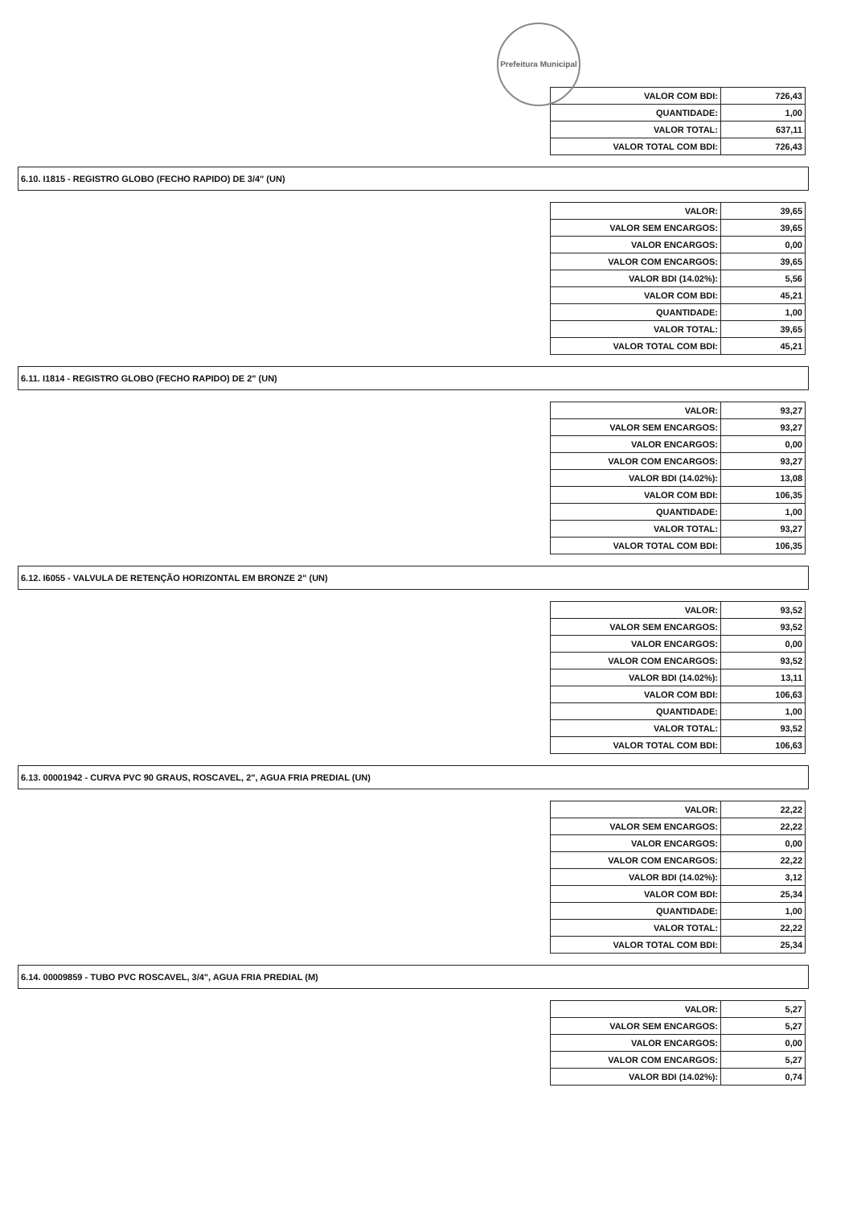Prefeitura Municipal
| VALOR COM BDI: | 726,43 |
| QUANTIDADE: | 1,00 |
| VALOR TOTAL: | 637,11 |
| VALOR TOTAL COM BDI: | 726,43 |
6.10. I1815 - REGISTRO GLOBO (FECHO RAPIDO) DE 3/4" (UN)
| VALOR: | 39,65 |
| VALOR SEM ENCARGOS: | 39,65 |
| VALOR ENCARGOS: | 0,00 |
| VALOR COM ENCARGOS: | 39,65 |
| VALOR BDI (14.02%): | 5,56 |
| VALOR COM BDI: | 45,21 |
| QUANTIDADE: | 1,00 |
| VALOR TOTAL: | 39,65 |
| VALOR TOTAL COM BDI: | 45,21 |
6.11. I1814 - REGISTRO GLOBO (FECHO RAPIDO) DE 2" (UN)
| VALOR: | 93,27 |
| VALOR SEM ENCARGOS: | 93,27 |
| VALOR ENCARGOS: | 0,00 |
| VALOR COM ENCARGOS: | 93,27 |
| VALOR BDI (14.02%): | 13,08 |
| VALOR COM BDI: | 106,35 |
| QUANTIDADE: | 1,00 |
| VALOR TOTAL: | 93,27 |
| VALOR TOTAL COM BDI: | 106,35 |
6.12. I6055 - VALVULA DE RETENÇÃO HORIZONTAL EM BRONZE 2" (UN)
| VALOR: | 93,52 |
| VALOR SEM ENCARGOS: | 93,52 |
| VALOR ENCARGOS: | 0,00 |
| VALOR COM ENCARGOS: | 93,52 |
| VALOR BDI (14.02%): | 13,11 |
| VALOR COM BDI: | 106,63 |
| QUANTIDADE: | 1,00 |
| VALOR TOTAL: | 93,52 |
| VALOR TOTAL COM BDI: | 106,63 |
6.13. 00001942 - CURVA PVC 90 GRAUS, ROSCAVEL, 2", AGUA FRIA PREDIAL (UN)
| VALOR: | 22,22 |
| VALOR SEM ENCARGOS: | 22,22 |
| VALOR ENCARGOS: | 0,00 |
| VALOR COM ENCARGOS: | 22,22 |
| VALOR BDI (14.02%): | 3,12 |
| VALOR COM BDI: | 25,34 |
| QUANTIDADE: | 1,00 |
| VALOR TOTAL: | 22,22 |
| VALOR TOTAL COM BDI: | 25,34 |
6.14. 00009859 - TUBO PVC ROSCAVEL, 3/4", AGUA FRIA PREDIAL (M)
| VALOR: | 5,27 |
| VALOR SEM ENCARGOS: | 5,27 |
| VALOR ENCARGOS: | 0,00 |
| VALOR COM ENCARGOS: | 5,27 |
| VALOR BDI (14.02%): | 0,74 |